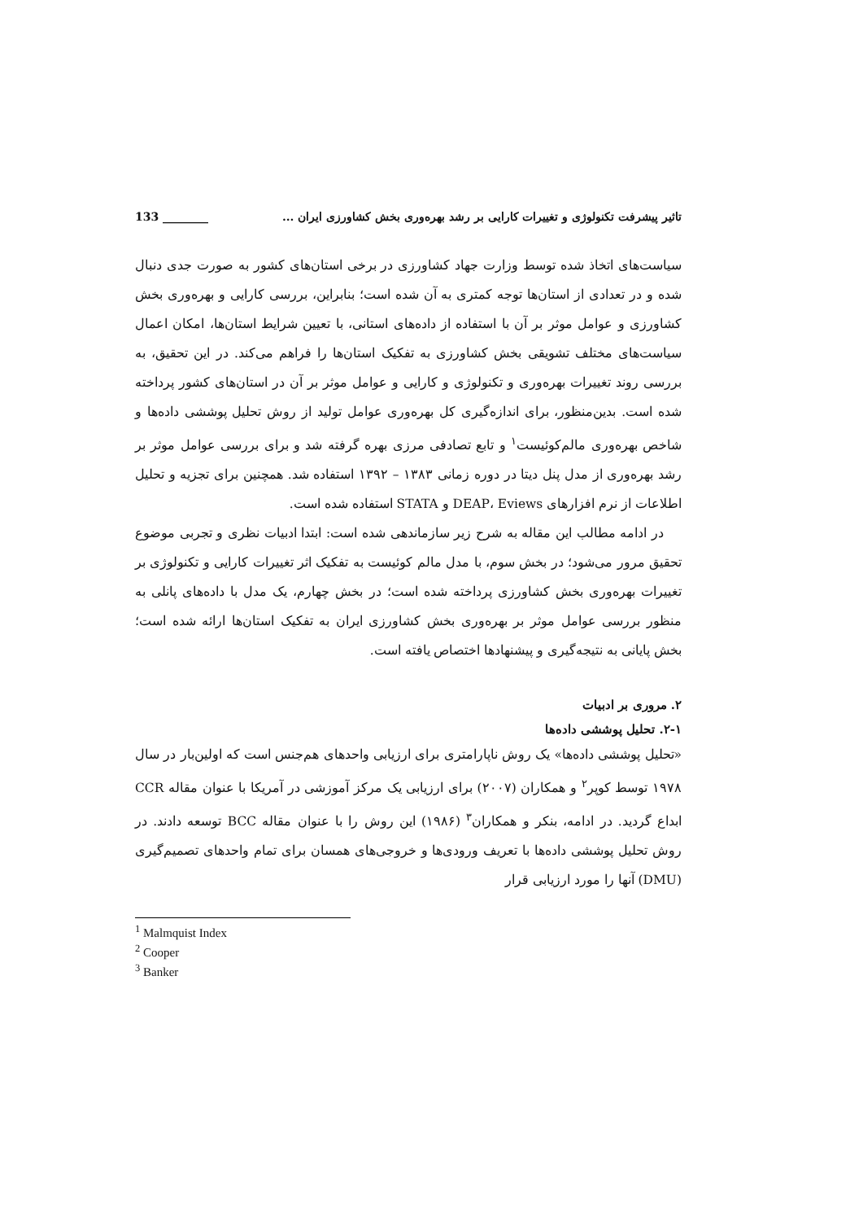تاثیر پیشرفت تکنولوژی و تغییرات کارایی بر رشد بهره‌وری بخش کشاورزی ایران ... 133 ________
سیاست‌های اتخاذ شده توسط وزارت جهاد کشاورزی در برخی استان‌های کشور به صورت جدی دنبال شده و در تعدادی از استان‌ها توجه کمتری به آن شده است؛ بنابراین، بررسی کارایی و بهره‌وری بخش کشاورزی و عوامل موثر بر آن با استفاده از داده‌های استانی، با تعیین شرایط استان‌ها، امکان اعمال سیاست‌های مختلف تشویقی بخش کشاورزی به تفکیک استان‌ها را فراهم می‌کند. در این تحقیق، به بررسی روند تغییرات بهره‌وری و تکنولوژی و کارایی و عوامل موثر بر آن در استان‌های کشور پرداخته شده است. بدین‌منظور، برای اندازه‌گیری کل بهره‌وری عوامل تولید از روش تحلیل پوششی داده‌ها و شاخص بهره‌وری مالم‌کوئیست<sup>۱</sup> و تابع تصادفی مرزی بهره گرفته شد و برای بررسی عوامل موثر بر رشد بهره‌وری از مدل پنل دیتا در دوره زمانی ۱۳۸۳ – ۱۳۹۲ استفاده شد. همچنین برای تجزیه و تحلیل اطلاعات از نرم افزارهای DEAP، Eviews و STATA استفاده شده است.
در ادامه مطالب این مقاله به شرح زیر سازماندهی شده است: ابتدا ادبیات نظری و تجربی موضوع تحقیق مرور می‌شود؛ در بخش سوم، با مدل مالم کوئیست به تفکیک اثر تغییرات کارایی و تکنولوژی بر تغییرات بهره‌وری بخش کشاورزی پرداخته شده است؛ در بخش چهارم، یک مدل با داده‌های پانلی به منظور بررسی عوامل موثر بر بهره‌وری بخش کشاورزی ایران به تفکیک استان‌ها ارائه شده است؛ بخش پایانی به نتیجه‌گیری و پیشنهادها اختصاص یافته است.
۲. مروری بر ادبیات
۲-۱. تحلیل پوششی داده‌ها
«تحلیل پوششی داده‌ها» یک روش ناپارامتری برای ارزیابی واحدهای هم‌جنس است که اولین‌بار در سال ۱۹۷۸ توسط کوپر<sup>۲</sup> و همکاران (۲۰۰۷) برای ارزیابی یک مرکز آموزشی در آمریکا با عنوان مقاله CCR ابداع گردید. در ادامه، بنکر و همکاران<sup>۳</sup> (۱۹۸۶) این روش را با عنوان مقاله BCC توسعه دادند. در روش تحلیل پوششی داده‌ها با تعریف ورودی‌ها و خروجی‌های همسان برای تمام واحدهای تصمیم‌گیری (DMU) آنها را مورد ارزیابی قرار
<sup>1</sup> Malmquist Index
<sup>2</sup> Cooper
<sup>3</sup> Banker